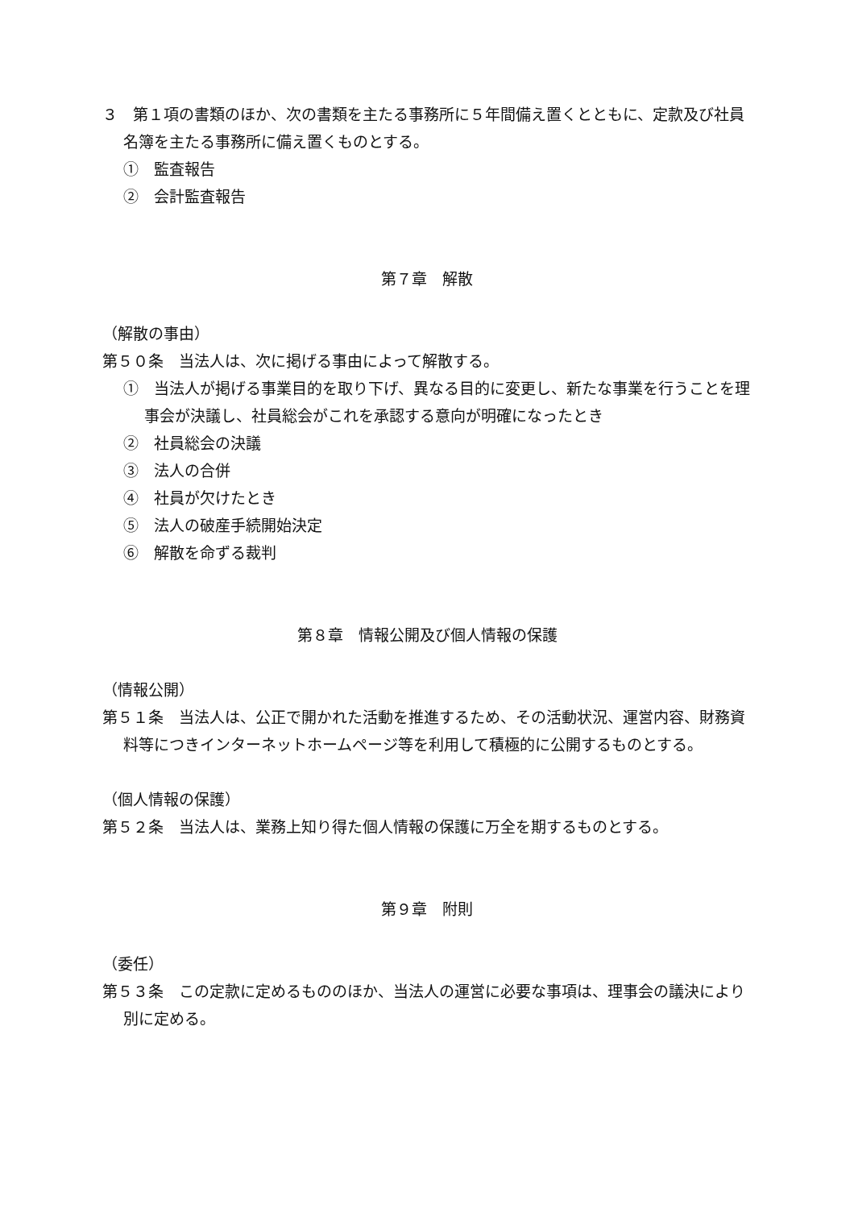３　第１項の書類のほか、次の書類を主たる事務所に５年間備え置くとともに、定款及び社員名簿を主たる事務所に備え置くものとする。
①　監査報告
②　会計監査報告
第７章　解散
（解散の事由）
第５０条　当法人は、次に掲げる事由によって解散する。
①　当法人が掲げる事業目的を取り下げ、異なる目的に変更し、新たな事業を行うことを理事会が決議し、社員総会がこれを承認する意向が明確になったとき
②　社員総会の決議
③　法人の合併
④　社員が欠けたとき
⑤　法人の破産手続開始決定
⑥　解散を命ずる裁判
第８章　情報公開及び個人情報の保護
（情報公開）
第５１条　当法人は、公正で開かれた活動を推進するため、その活動状況、運営内容、財務資料等につきインターネットホームページ等を利用して積極的に公開するものとする。
（個人情報の保護）
第５２条　当法人は、業務上知り得た個人情報の保護に万全を期するものとする。
第９章　附則
（委任）
第５３条　この定款に定めるもののほか、当法人の運営に必要な事項は、理事会の議決により別に定める。